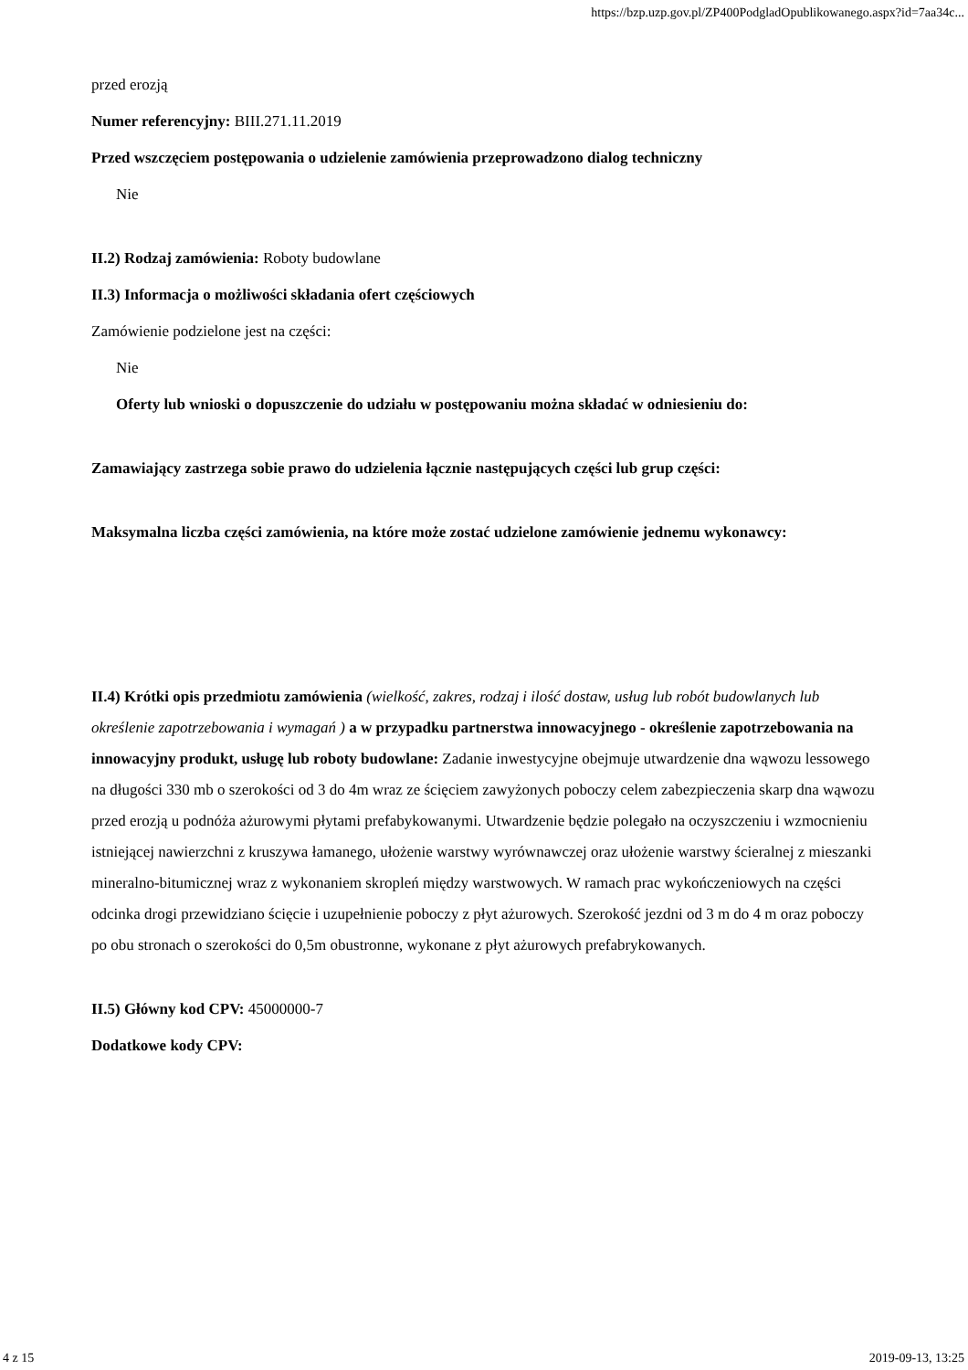https://bzp.uzp.gov.pl/ZP400PodgladOpublikowanego.aspx?id=7aa34c...
przed erozją
Numer referencyjny: BIII.271.11.2019
Przed wszczęciem postępowania o udzielenie zamówienia przeprowadzono dialog techniczny
Nie
II.2) Rodzaj zamówienia: Roboty budowlane
II.3) Informacja o możliwości składania ofert częściowych
Zamówienie podzielone jest na części:
Nie
Oferty lub wnioski o dopuszczenie do udziału w postępowaniu można składać w odniesieniu do:
Zamawiający zastrzega sobie prawo do udzielenia łącznie następujących części lub grup części:
Maksymalna liczba części zamówienia, na które może zostać udzielone zamówienie jednemu wykonawcy:
II.4) Krótki opis przedmiotu zamówienia (wielkość, zakres, rodzaj i ilość dostaw, usług lub robót budowlanych lub określenie zapotrzebowania i wymagań ) a w przypadku partnerstwa innowacyjnego - określenie zapotrzebowania na innowacyjny produkt, usługę lub roboty budowlane: Zadanie inwestycyjne obejmuje utwardzenie dna wąwozu lessowego na długości 330 mb o szerokości od 3 do 4m wraz ze ścięciem zawyżonych poboczy celem zabezpieczenia skarp dna wąwozu przed erozją u podnóża ażurowymi płytami prefabykowanymi. Utwardzenie będzie polegało na oczyszczeniu i wzmocnieniu istniejącej nawierzchni z kruszywa łamanego, ułożenie warstwy wyrównawczej oraz ułożenie warstwy ścieralnej z mieszanki mineralno-bitumicznej wraz z wykonaniem skropleń między warstwowych. W ramach prac wykończeniowych na części odcinka drogi przewidziano ścięcie i uzupełnienie poboczy z płyt ażurowych. Szerokość jezdni od 3 m do 4 m oraz poboczy po obu stronach o szerokości do 0,5m obustronne, wykonane z płyt ażurowych prefabrykowanych.
II.5) Główny kod CPV: 45000000-7
Dodatkowe kody CPV:
4 z 15 2019-09-13, 13:25